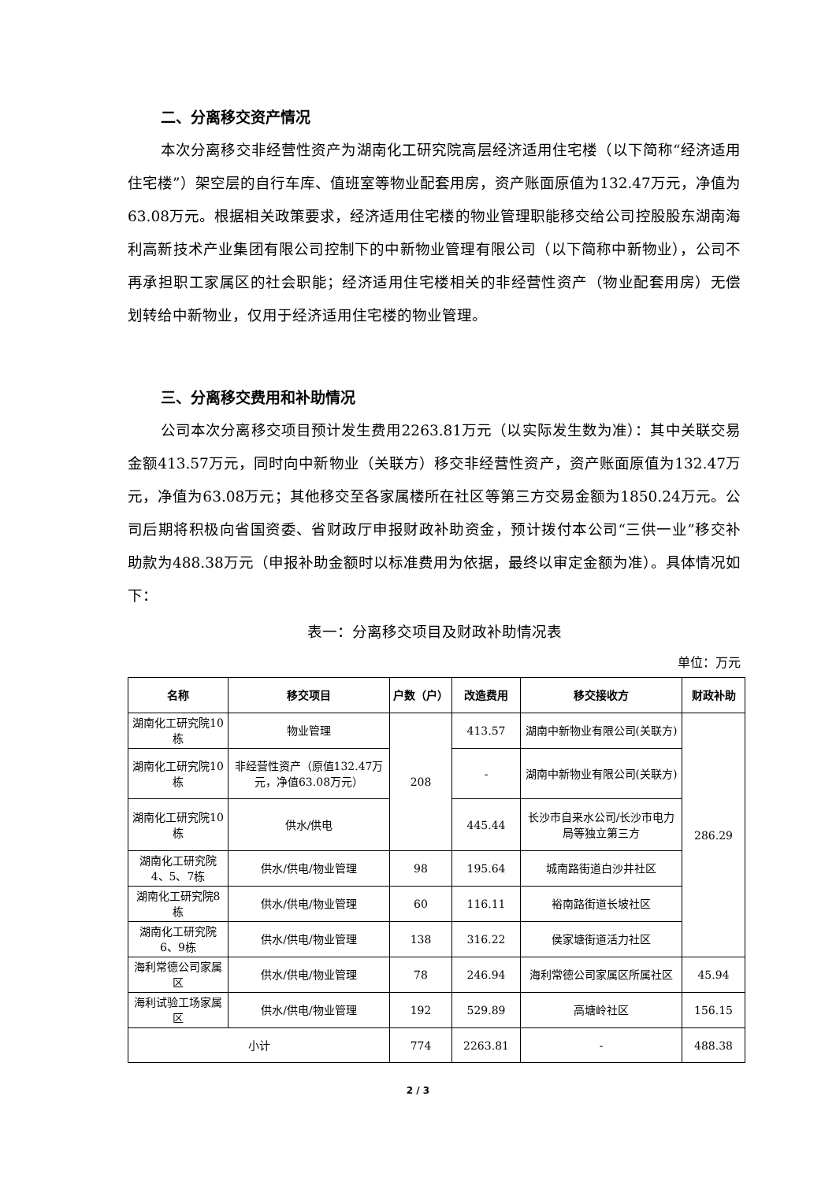二、分离移交资产情况
本次分离移交非经营性资产为湖南化工研究院高层经济适用住宅楼（以下简称“经济适用住宅楼”）架空层的自行车库、值班室等物业配套用房，资产账面原值为132.47万元，净值为63.08万元。根据相关政策要求，经济适用住宅楼的物业管理职能移交给公司控股股东湖南海利高新技术产业集团有限公司控制下的中新物业管理有限公司（以下简称中新物业），公司不再承担职工家属区的社会职能；经济适用住宅楼相关的非经营性资产（物业配套用房）无偿划转给中新物业，仅用于经济适用住宅楼的物业管理。
三、分离移交费用和补助情况
公司本次分离移交项目预计发生费用2263.81万元（以实际发生数为准）：其中关联交易金额413.57万元，同时向中新物业（关联方）移交非经营性资产，资产账面原值为132.47万元，净值为63.08万元；其他移交至各家属楼所在社区等第三方交易金额为1850.24万元。公司后期将积极向省国资委、省财政厅申报财政补助资金，预计拨付本公司“三供一业”移交补助款为488.38万元（申报补助金额时以标准费用为依据，最终以审定金额为准）。具体情况如下：
表一：分离移交项目及财政补助情况表
单位：万元
| 名称 | 移交项目 | 户数（户） | 改造费用 | 移交接收方 | 财政补助 |
| --- | --- | --- | --- | --- | --- |
| 湖南化工研究院10栋 | 物业管理 | 208 | 413.57 | 湖南中新物业有限公司(关联方) | 286.29 |
| 湖南化工研究院10栋 | 非经营性资产（原值132.47万元，净值63.08万元） | | - | 湖南中新物业有限公司(关联方) | |
| 湖南化工研究院10栋 | 供水/供电 | | 445.44 | 长沙市自来水公司/长沙市电力局等独立第三方 | |
| 湖南化工研究院4、5、7栋 | 供水/供电/物业管理 | 98 | 195.64 | 城南路街道白沙井社区 | |
| 湖南化工研究院8栋 | 供水/供电/物业管理 | 60 | 116.11 | 裕南路街道长坡社区 | |
| 湖南化工研究院6、9栋 | 供水/供电/物业管理 | 138 | 316.22 | 侯家塘街道活力社区 | |
| 海利常德公司家属区 | 供水/供电/物业管理 | 78 | 246.94 | 海利常德公司家属区所属社区 | 45.94 |
| 海利试验工场家属区 | 供水/供电/物业管理 | 192 | 529.89 | 高塘岭社区 | 156.15 |
| 小计 | | 774 | 2263.81 | - | 488.38 |
2 / 3